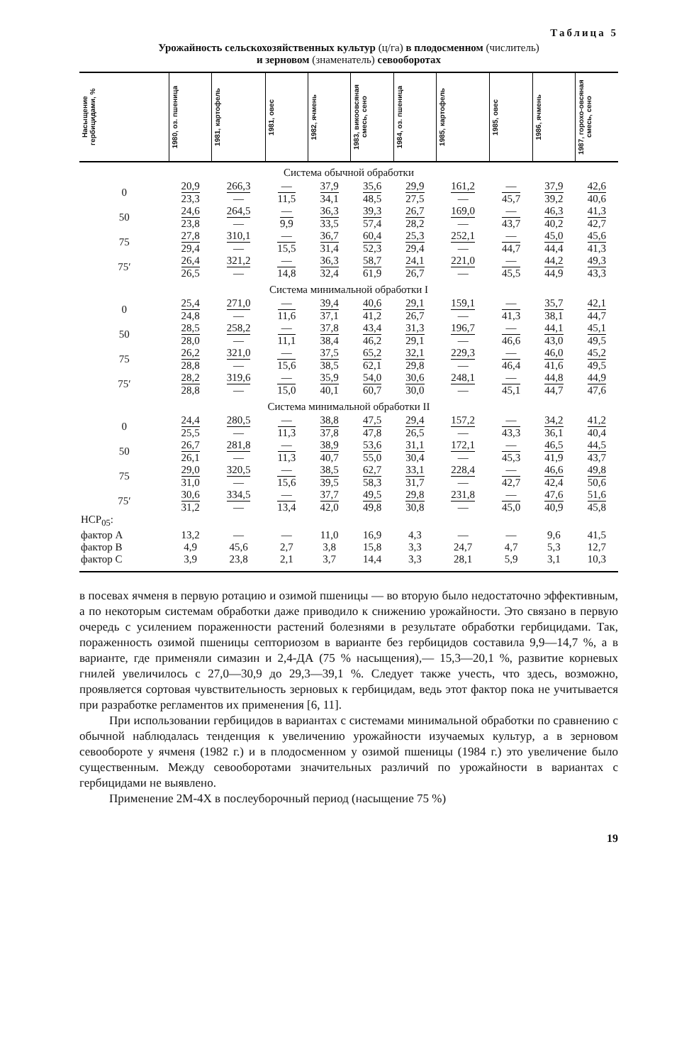Таблица 5
Урожайность сельскохозяйственных культур (ц/га) в плодосменном (числитель)
и зерновом (знаменатель) севооборотах
| Насыщение гербицидами, % | 1980, оз. пшеница | 1981, картофель | 1981, овес | 1982, ячмень | 1983, викоовсяная смесь, сено | 1984, оз. пшеница | 1985, картофель | 1985, овес | 1986, ячмень | 1987, горохо-овсяная смесь, сено |
| --- | --- | --- | --- | --- | --- | --- | --- | --- | --- | --- |
| Система обычной обработки | | | | | | | | | | |
| 0 | 20,9 23,3 | 266,3 — | — 11,5 | 37,9 34,1 | 35,6 48,5 | 29,9 27,5 | 161,2 — | — 45,7 | 37,9 39,2 | 42,6 40,6 |
| 50 | 24,6 23,8 | 264,5 — | — 9,9 | 36,3 33,5 | 39,3 57,4 | 26,7 28,2 | 169,0 — | — 43,7 | 46,3 40,2 | 41,3 42,7 |
| 75 | 27,8 29,4 | 310,1 — | — 15,5 | 36,7 31,4 | 60,4 52,3 | 25,3 29,4 | 252,1 — | — 44,7 | 45,0 44,4 | 45,6 41,3 |
| 75′ | 26,4 26,5 | 321,2 — | — 14,8 | 36,3 32,4 | 58,7 61,9 | 24,1 26,7 | 221,0 — | — 45,5 | 44,2 44,9 | 49,3 43,3 |
| Система минимальной обработки I | | | | | | | | | | |
| 0 | 25,4 24,8 | 271,0 — | — 11,6 | 39,4 37,1 | 40,6 41,2 | 29,1 26,7 | 159,1 — | — 41,3 | 35,7 38,1 | 42,1 44,7 |
| 50 | 28,5 28,0 | 258,2 — | — 11,1 | 37,8 38,4 | 43,4 46,2 | 31,3 29,1 | 196,7 — | — 46,6 | 44,1 43,0 | 45,1 49,5 |
| 75 | 26,2 28,8 | 321,0 — | — 15,6 | 37,5 38,5 | 65,2 62,1 | 32,1 29,8 | 229,3 — | — 46,4 | 46,0 41,6 | 45,2 49,5 |
| 75′ | 28,2 28,8 | 319,6 — | — 15,0 | 35,9 40,1 | 54,0 60,7 | 30,6 30,0 | 248,1 — | — 45,1 | 44,8 44,7 | 44,9 47,6 |
| Система минимальной обработки II | | | | | | | | | | |
| 0 | 24,4 25,5 | 280,5 — | — 11,3 | 38,8 37,8 | 47,5 47,8 | 29,4 26,5 | 157,2 — | — 43,3 | 34,2 36,1 | 41,2 40,4 |
| 50 | 26,7 26,1 | 281,8 — | — 11,3 | 38,9 40,7 | 53,6 55,0 | 31,1 30,4 | 172,1 — | — 45,3 | 46,5 41,9 | 44,5 43,7 |
| 75 | 29,0 31,0 | 320,5 — | — 15,6 | 38,5 39,5 | 62,7 58,3 | 33,1 31,7 | 228,4 — | — 42,7 | 46,6 42,4 | 49,8 50,6 |
| 75′ | 30,6 31,2 | 334,5 — | — 13,4 | 37,7 42,0 | 49,5 49,8 | 29,8 30,8 | 231,8 — | — 45,0 | 47,6 40,9 | 51,6 45,8 |
| НСР<sub>05</sub>: | | | | | | | | | | |
| фактор А | 13,2 | — | — | 11,0 | 16,9 | 4,3 | — | — | 9,6 | 41,5 |
| фактор В | 4,9 | 45,6 | 2,7 | 3,8 | 15,8 | 3,3 | 24,7 | 4,7 | 5,3 | 12,7 |
| фактор С | 3,9 | 23,8 | 2,1 | 3,7 | 14,4 | 3,3 | 28,1 | 5,9 | 3,1 | 10,3 |
в посевах ячменя в первую ротацию и озимой пшеницы — во вторую было недостаточно эффективным, а по некоторым системам обработки даже приводило к снижению урожайности. Это связано в первую очередь с усилением пораженности растений болезнями в результате обработки гербицидами. Так, пораженность озимой пшеницы септориозом в варианте без гербицидов составила 9,9—14,7 %, а в варианте, где применяли симазин и 2,4-ДА (75 % насыщения),— 15,3—20,1 %, развитие корневых гнилей увеличилось с 27,0—30,9 до 29,3—39,1 %. Следует также учесть, что здесь, возможно, проявляется сортовая чувствительность зерновых к гербицидам, ведь этот фактор пока не учитывается при разработке регламентов их применения [6, 11].
При использовании гербицидов в вариантах с системами минимальной обработки по сравнению с обычной наблюдалась тенденция к увеличению урожайности изучаемых культур, а в зерновом севообороте у ячменя (1982 г.) и в плодосменном у озимой пшеницы (1984 г.) это увеличение было существенным. Между севооборотами значительных различий по урожайности в вариантах с гербицидами не выявлено.
Применение 2М-4Х в послеуборочный период (насыщение 75 %)
19